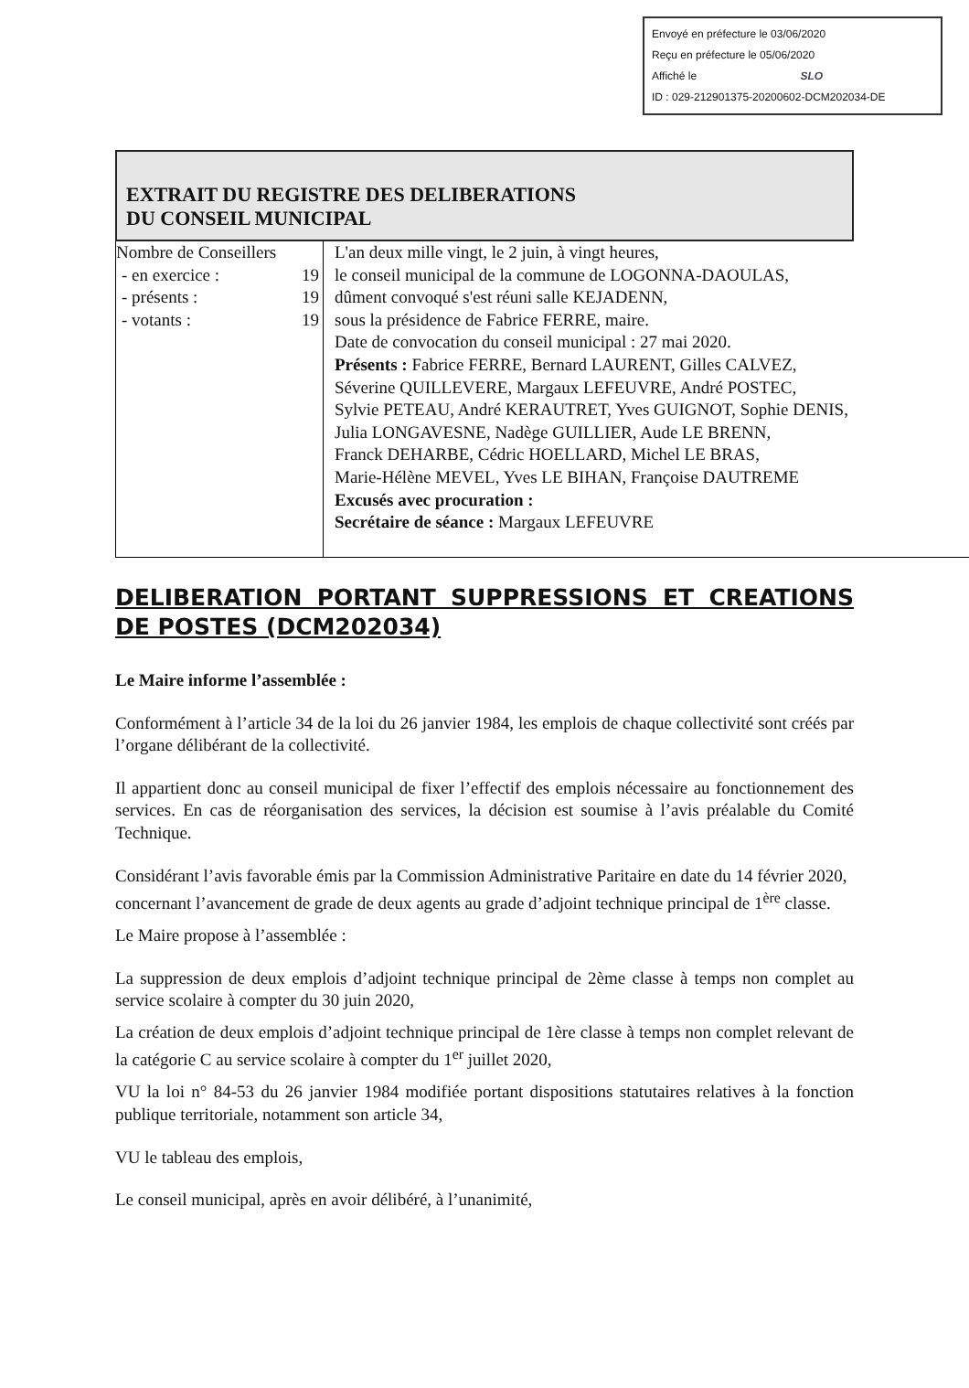Envoyé en préfecture le 03/06/2020
Reçu en préfecture le 05/06/2020
Affiché le SLO
ID : 029-212901375-20200602-DCM202034-DE
EXTRAIT DU REGISTRE DES DELIBERATIONS
DU CONSEIL MUNICIPAL
| Nombre de Conseillers - en exercice : 19 - présents : 19 - votants : 19 | L'an deux mille vingt, le 2 juin, à vingt heures, le conseil municipal de la commune de LOGONNA-DAOULAS, dûment convoqué s'est réuni salle KEJADENN, sous la présidence de Fabrice FERRE, maire. Date de convocation du conseil municipal : 27 mai 2020. Présents : Fabrice FERRE, Bernard LAURENT, Gilles CALVEZ, Séverine QUILLEVERE, Margaux LEFEUVRE, André POSTEC, Sylvie PETEAU, André KERAUTRET, Yves GUIGNOT, Sophie DENIS, Julia LONGAVESNE, Nadège GUILLIER, Aude LE BRENN, Franck DEHARBE, Cédric HOELLARD, Michel LE BRAS, Marie-Hélène MEVEL, Yves LE BIHAN, Françoise DAUTREME Excusés avec procuration : Secrétaire de séance : Margaux LEFEUVRE |
DELIBERATION PORTANT SUPPRESSIONS ET CREATIONS DE POSTES (DCM202034)
Le Maire informe l’assemblée :
Conformément à l’article 34 de la loi du 26 janvier 1984, les emplois de chaque collectivité sont créés par l’organe délibérant de la collectivité.
Il appartient donc au conseil municipal de fixer l’effectif des emplois nécessaire au fonctionnement des services. En cas de réorganisation des services, la décision est soumise à l’avis préalable du Comité Technique.
Considérant l’avis favorable émis par la Commission Administrative Paritaire en date du 14 février 2020, concernant l’avancement de grade de deux agents au grade d’adjoint technique principal de 1<sup>ère</sup> classe.
Le Maire propose à l’assemblée :
La suppression de deux emplois d’adjoint technique principal de 2ème classe à temps non complet au service scolaire à compter du 30 juin 2020,
La création de deux emplois d’adjoint technique principal de 1ère classe à temps non complet relevant de la catégorie C au service scolaire à compter du 1<sup>er</sup> juillet 2020,
VU la loi n° 84-53 du 26 janvier 1984 modifiée portant dispositions statutaires relatives à la fonction publique territoriale, notamment son article 34,
VU le tableau des emplois,
Le conseil municipal, après en avoir délibéré, à l’unanimité,